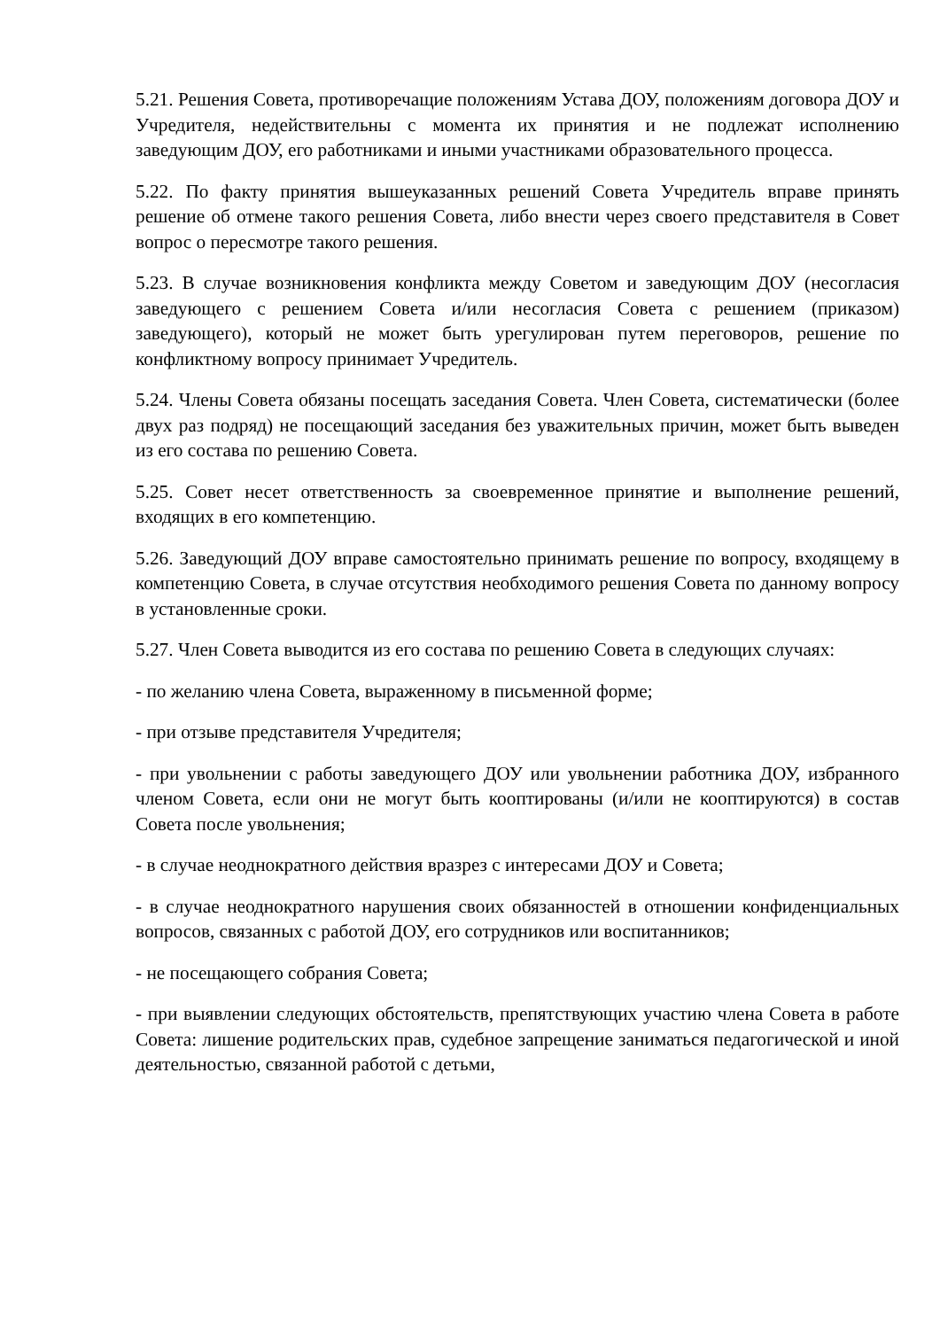5.21. Решения Совета, противоречащие положениям Устава ДОУ, положениям договора ДОУ и Учредителя, недействительны с момента их принятия и не подлежат исполнению заведующим ДОУ, его работниками и иными участниками образовательного процесса.
5.22. По факту принятия вышеуказанных решений Совета Учредитель вправе принять решение об отмене такого решения Совета, либо внести через своего представителя в Совет вопрос о пересмотре такого решения.
5.23. В случае возникновения конфликта между Советом и заведующим ДОУ (несогласия заведующего с решением Совета и/или несогласия Совета с решением (приказом) заведующего), который не может быть урегулирован путем переговоров, решение по конфликтному вопросу принимает Учредитель.
5.24. Члены Совета обязаны посещать заседания Совета. Член Совета, систематически (более двух раз подряд) не посещающий заседания без уважительных причин, может быть выведен из его состава по решению Совета.
5.25. Совет несет ответственность за своевременное принятие и выполнение решений, входящих в его компетенцию.
5.26. Заведующий ДОУ вправе самостоятельно принимать решение по вопросу, входящему в компетенцию Совета, в случае отсутствия необходимого решения Совета по данному вопросу в установленные сроки.
5.27. Член Совета выводится из его состава по решению Совета в следующих случаях:
- по желанию члена Совета, выраженному в письменной форме;
- при отзыве представителя Учредителя;
- при увольнении с работы заведующего ДОУ или увольнении работника ДОУ, избранного членом Совета, если они не могут быть кооптированы (и/или не кооптируются) в состав Совета после увольнения;
- в случае неоднократного действия вразрез с интересами ДОУ и Совета;
- в случае неоднократного нарушения своих обязанностей в отношении конфиденциальных вопросов, связанных с работой ДОУ, его сотрудников или воспитанников;
- не посещающего собрания Совета;
- при выявлении следующих обстоятельств, препятствующих участию члена Совета в работе Совета: лишение родительских прав, судебное запрещение заниматься педагогической и иной деятельностью, связанной работой с детьми,